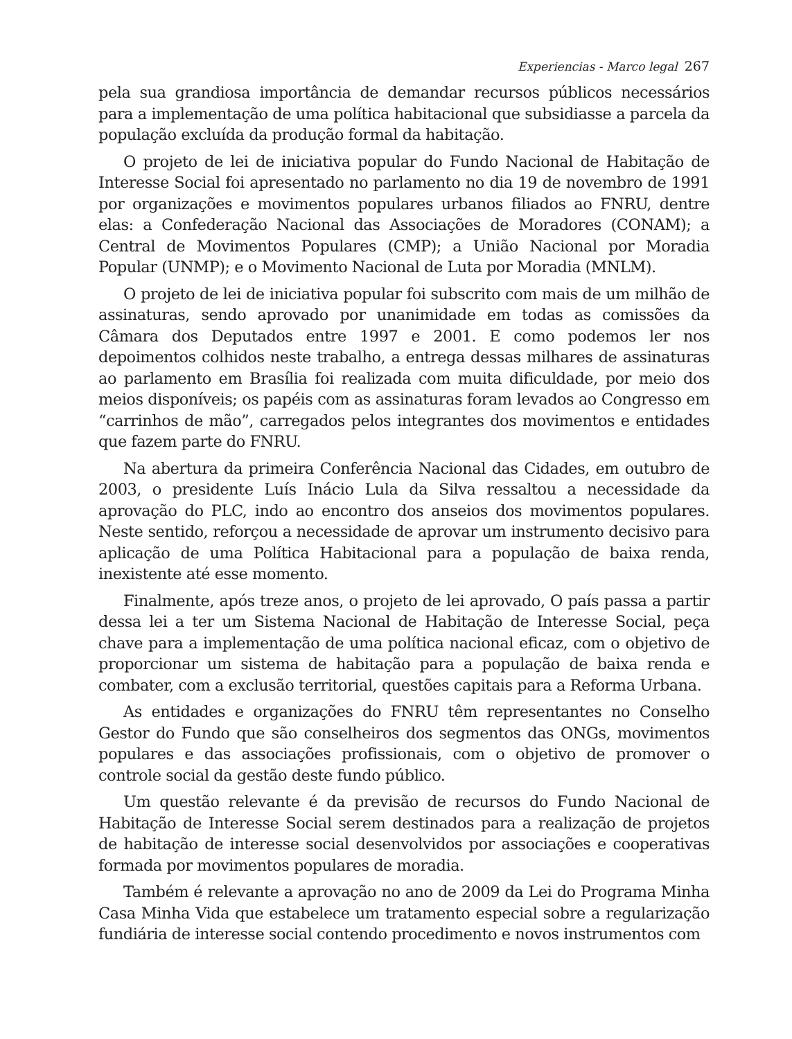Experiencias - Marco legal 267
pela sua grandiosa importância de demandar recursos públicos necessários para a implementação de uma política habitacional que subsidiasse a parcela da população excluída da produção formal da habitação.
O projeto de lei de iniciativa popular do Fundo Nacional de Habitação de Interesse Social foi apresentado no parlamento no dia 19 de novembro de 1991 por organizações e movimentos populares urbanos filiados ao FNRU, dentre elas: a Confederação Nacional das Associações de Moradores (CONAM); a Central de Movimentos Populares (CMP); a União Nacional por Moradia Popular (UNMP); e o Movimento Nacional de Luta por Moradia (MNLM).
O projeto de lei de iniciativa popular foi subscrito com mais de um milhão de assinaturas, sendo aprovado por unanimidade em todas as comissões da Câmara dos Deputados entre 1997 e 2001. E como podemos ler nos depoimentos colhidos neste trabalho, a entrega dessas milhares de assinaturas ao parlamento em Brasília foi realizada com muita dificuldade, por meio dos meios disponíveis; os papéis com as assinaturas foram levados ao Congresso em “carrinhos de mão”, carregados pelos integrantes dos movimentos e entidades que fazem parte do FNRU.
Na abertura da primeira Conferência Nacional das Cidades, em outubro de 2003, o presidente Luís Inácio Lula da Silva ressaltou a necessidade da aprovação do PLC, indo ao encontro dos anseios dos movimentos populares. Neste sentido, reforçou a necessidade de aprovar um instrumento decisivo para aplicação de uma Política Habitacional para a população de baixa renda, inexistente até esse momento.
Finalmente, após treze anos, o projeto de lei aprovado, O país passa a partir dessa lei a ter um Sistema Nacional de Habitação de Interesse Social, peça chave para a implementação de uma política nacional eficaz, com o objetivo de proporcionar um sistema de habitação para a população de baixa renda e combater, com a exclusão territorial, questões capitais para a Reforma Urbana.
As entidades e organizações do FNRU têm representantes no Conselho Gestor do Fundo que são conselheiros dos segmentos das ONGs, movimentos populares e das associações profissionais, com o objetivo de promover o controle social da gestão deste fundo público.
Um questão relevante é da previsão de recursos do Fundo Nacional de Habitação de Interesse Social serem destinados para a realização de projetos de habitação de interesse social desenvolvidos por associações e cooperativas formada por movimentos populares de moradia.
Também é relevante a aprovação no ano de 2009 da Lei do Programa Minha Casa Minha Vida que estabelece um tratamento especial sobre a regularização fundiária de interesse social contendo procedimento e novos instrumentos com